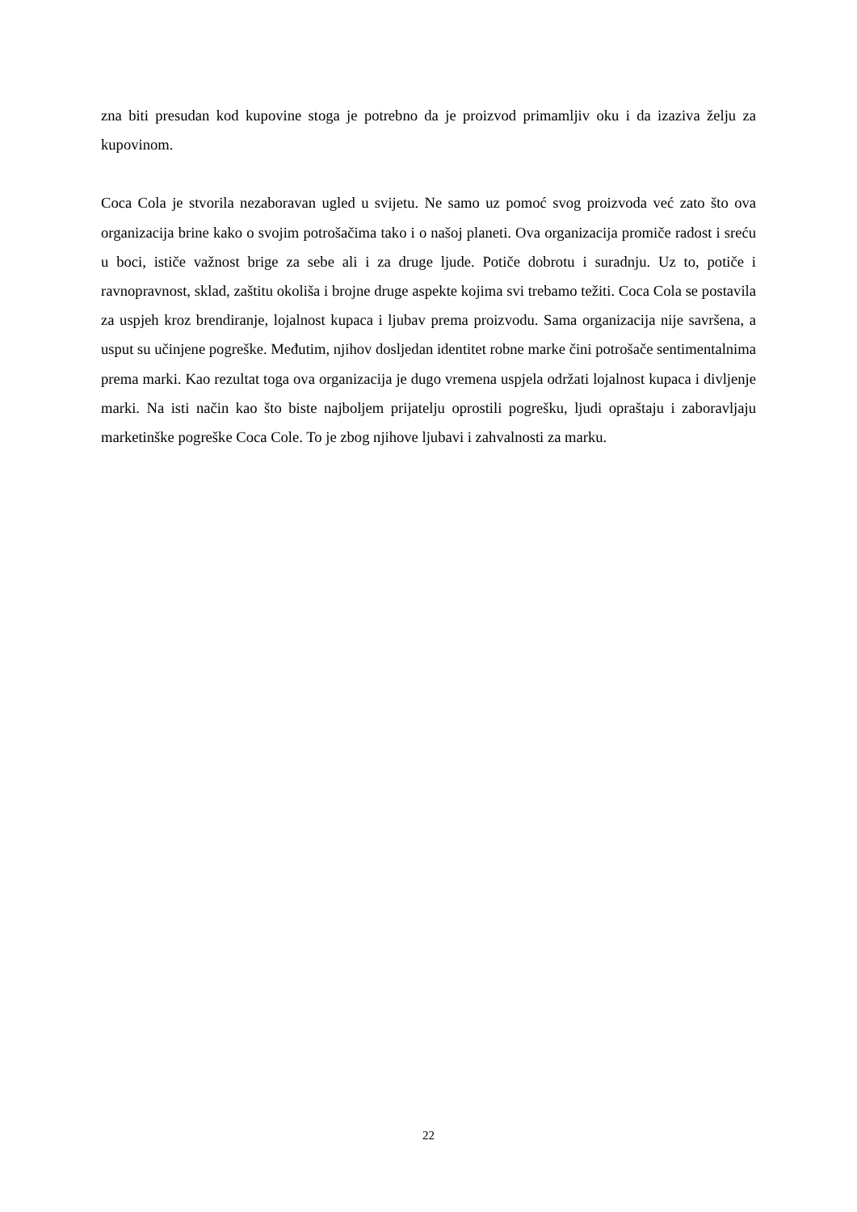zna biti presudan kod kupovine stoga je potrebno da je proizvod primamljiv oku i da izaziva želju za kupovinom.
Coca Cola je stvorila nezaboravan ugled u svijetu. Ne samo uz pomoć svog proizvoda već zato što ova organizacija brine kako o svojim potrošačima tako i o našoj planeti. Ova organizacija promiče radost i sreću u boci, ističe važnost brige za sebe ali i za druge ljude. Potiče dobrotu i suradnju. Uz to, potiče i ravnopravnost, sklad, zaštitu okoliša i brojne druge aspekte kojima svi trebamo težiti. Coca Cola se postavila za uspjeh kroz brendiranje, lojalnost kupaca i ljubav prema proizvodu. Sama organizacija nije savršena, a usput su učinjene pogreške. Međutim, njihov dosljedan identitet robne marke čini potrošače sentimentalnima prema marki. Kao rezultat toga ova organizacija je dugo vremena uspjela održati lojalnost kupaca i divljenje marki. Na isti način kao što biste najboljem prijatelju oprostili pogrešku, ljudi opraštaju i zaboravljaju marketinške pogreške Coca Cole. To je zbog njihove ljubavi i zahvalnosti za marku.
22